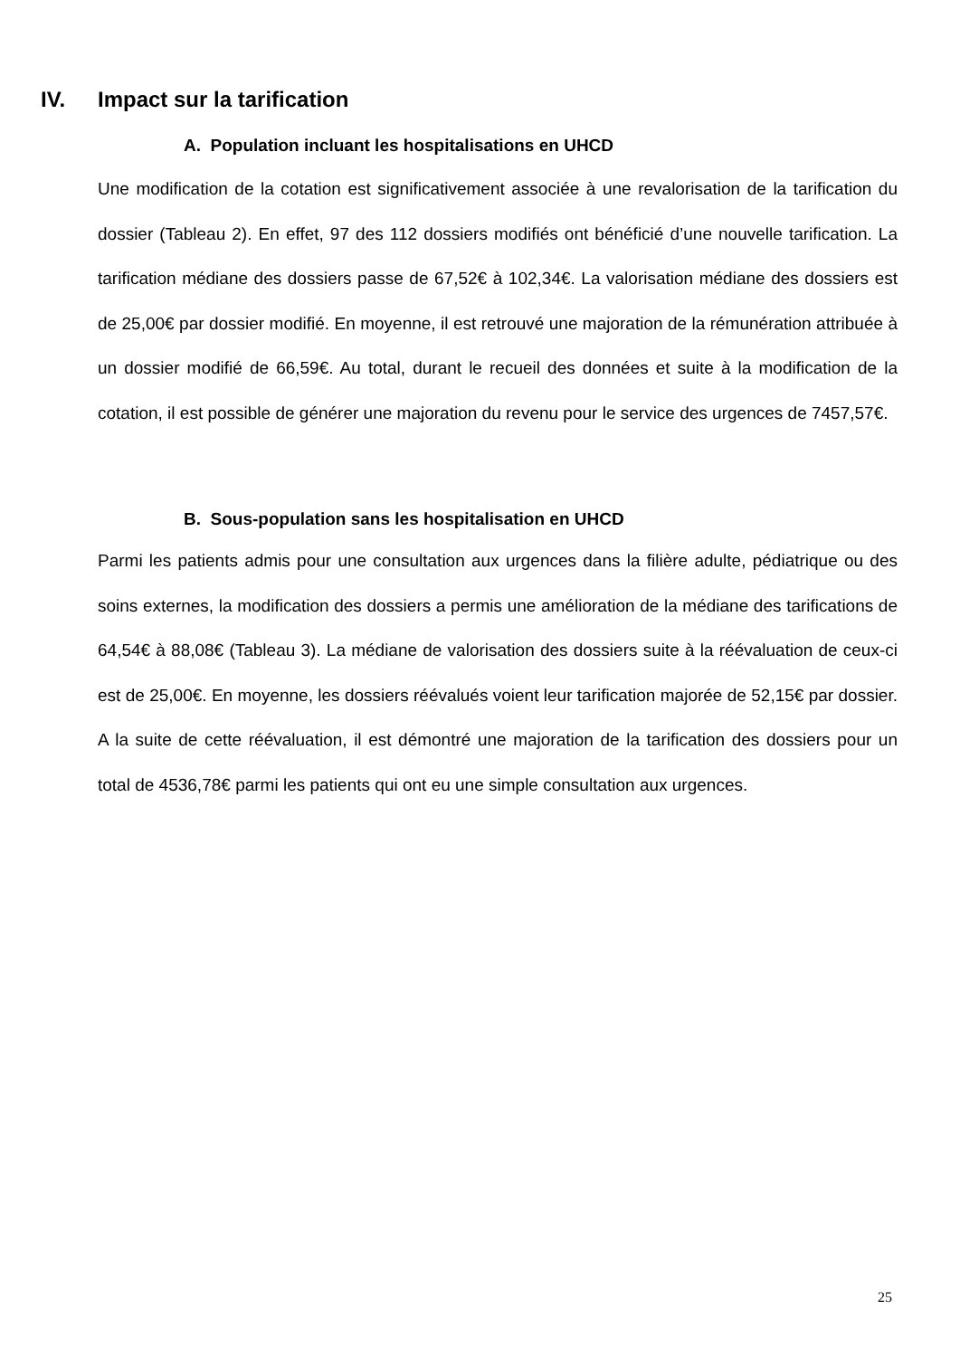IV. Impact sur la tarification
A. Population incluant les hospitalisations en UHCD
Une modification de la cotation est significativement associée à une revalorisation de la tarification du dossier (Tableau 2). En effet, 97 des 112 dossiers modifiés ont bénéficié d’une nouvelle tarification. La tarification médiane des dossiers passe de 67,52€ à 102,34€. La valorisation médiane des dossiers est de 25,00€ par dossier modifié. En moyenne, il est retrouvé une majoration de la rémunération attribuée à un dossier modifié de 66,59€. Au total, durant le recueil des données et suite à la modification de la cotation, il est possible de générer une majoration du revenu pour le service des urgences de 7457,57€.
B. Sous-population sans les hospitalisation en UHCD
Parmi les patients admis pour une consultation aux urgences dans la filière adulte, pédiatrique ou des soins externes, la modification des dossiers a permis une amélioration de la médiane des tarifications de 64,54€ à 88,08€ (Tableau 3). La médiane de valorisation des dossiers suite à la réévaluation de ceux-ci est de 25,00€. En moyenne, les dossiers réévalués voient leur tarification majorée de 52,15€ par dossier. A la suite de cette réévaluation, il est démontré une majoration de la tarification des dossiers pour un total de 4536,78€ parmi les patients qui ont eu une simple consultation aux urgences.
25